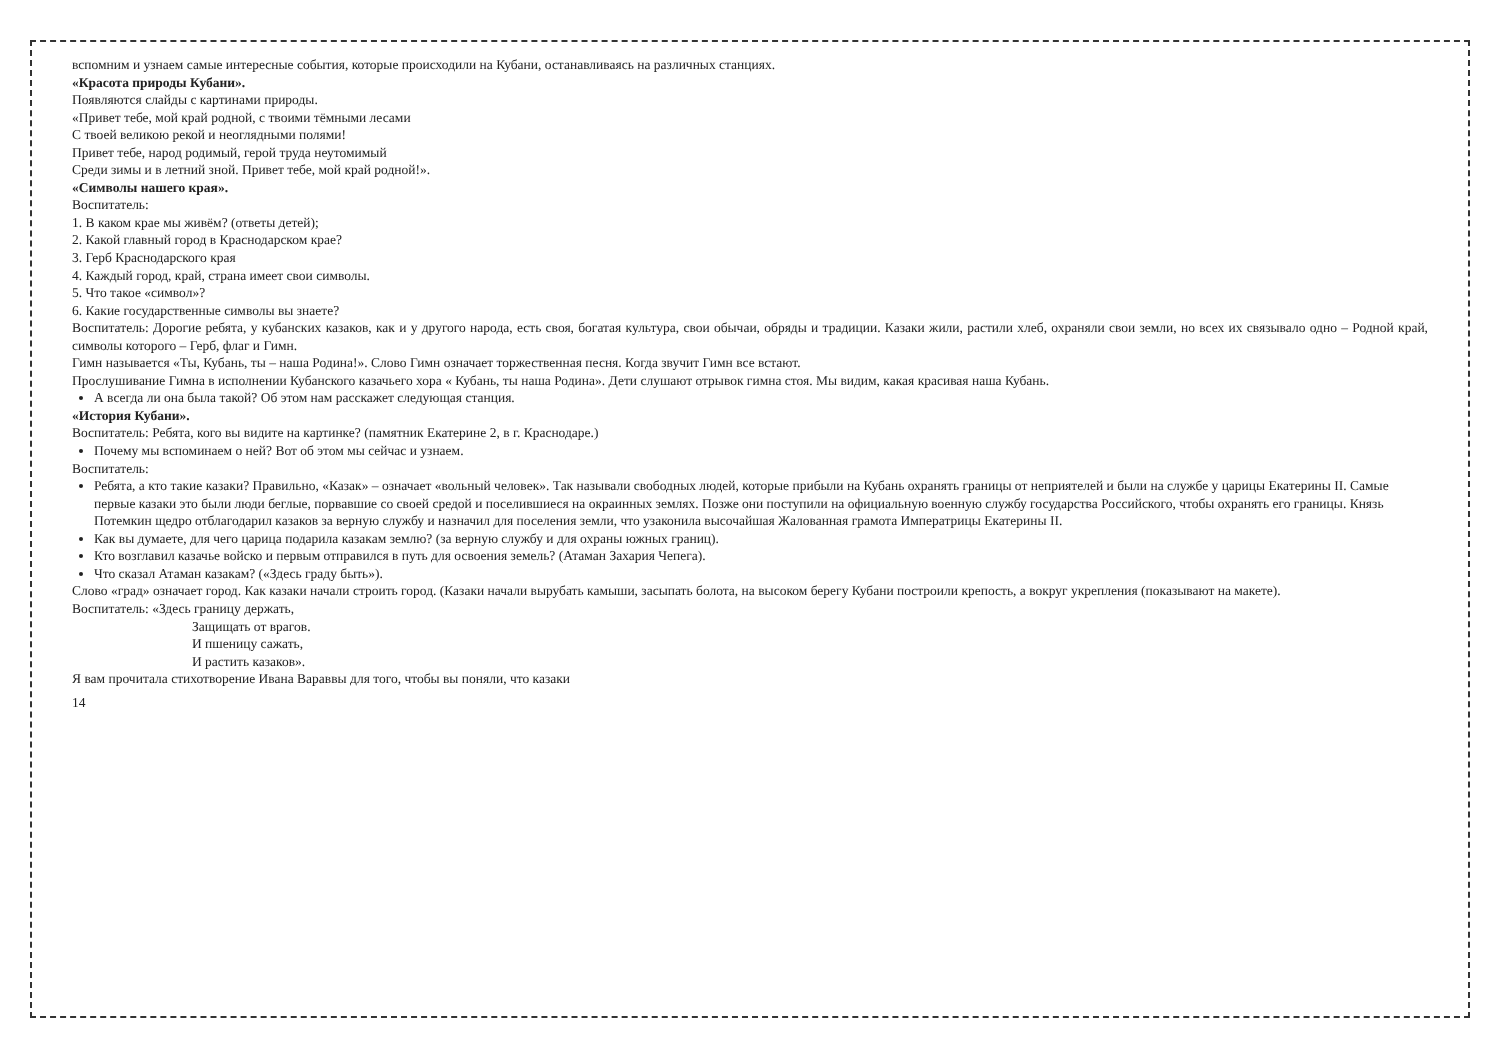вспомним и узнаем самые интересные события, которые происходили на Кубани, останавливаясь на различных станциях.
«Красота природы Кубани».
Появляются слайды с картинами природы.
«Привет тебе, мой край родной, с твоими тёмными лесами
С твоей великою рекой и неоглядными полями!
Привет тебе, народ родимый, герой труда неутомимый
Среди зимы и в летний зной. Привет тебе, мой край родной!».
«Символы нашего края».
Воспитатель:
1. В каком крае мы живём? (ответы детей);
2. Какой главный город в Краснодарском крае?
3. Герб Краснодарского края
4. Каждый город, край, страна имеет свои символы.
5. Что такое «символ»?
6. Какие государственные символы вы знаете?
Воспитатель: Дорогие ребята, у кубанских казаков, как и у другого народа, есть своя, богатая культура, свои обычаи, обряды и традиции. Казаки жили, растили хлеб, охраняли свои земли, но всех их связывало одно – Родной край, символы которого – Герб, флаг и Гимн.
Гимн называется «Ты, Кубань, ты – наша Родина!». Слово Гимн означает торжественная песня. Когда звучит Гимн все встают.
Прослушивание Гимна в исполнении Кубанского казачьего хора « Кубань, ты наша Родина». Дети слушают отрывок гимна стоя. Мы видим, какая красивая наша Кубань.
А всегда ли она была такой? Об этом нам расскажет следующая станция.
«История Кубани».
Воспитатель: Ребята, кого вы видите на картинке? (памятник Екатерине 2, в г. Краснодаре.)
Почему мы вспоминаем о ней? Вот об этом мы сейчас и узнаем.
Воспитатель:
Ребята, а кто такие казаки? Правильно, «Казак» – означает «вольный человек». Так называли свободных людей, которые прибыли на Кубань охранять границы от неприятелей и были на службе у царицы Екатерины II. Самые первые казаки это были люди беглые, порвавшие со своей средой и поселившиеся на окраинных землях. Позже они поступили на официальную военную службу государства Российского, чтобы охранять его границы. Князь Потемкин щедро отблагодарил казаков за верную службу и назначил для поселения земли, что узаконила высочайшая Жалованная грамота Императрицы Екатерины II.
Как вы думаете, для чего царица подарила казакам землю? (за верную службу и для охраны южных границ).
Кто возглавил казачье войско и первым отправился в путь для освоения земель? (Атаман Захария Чепега).
Что сказал Атаман казакам? («Здесь граду быть»).
Слово «град» означает город. Как казаки начали строить город. (Казаки начали вырубать камыши, засыпать болота, на высоком берегу Кубани построили крепость, а вокруг укрепления (показывают на макете).
Воспитатель: «Здесь границу держать,
Защищать от врагов.
И пшеницу сажать,
И растить казаков».
Я вам прочитала стихотворение Ивана Вараввы для того, чтобы вы поняли, что казаки
14